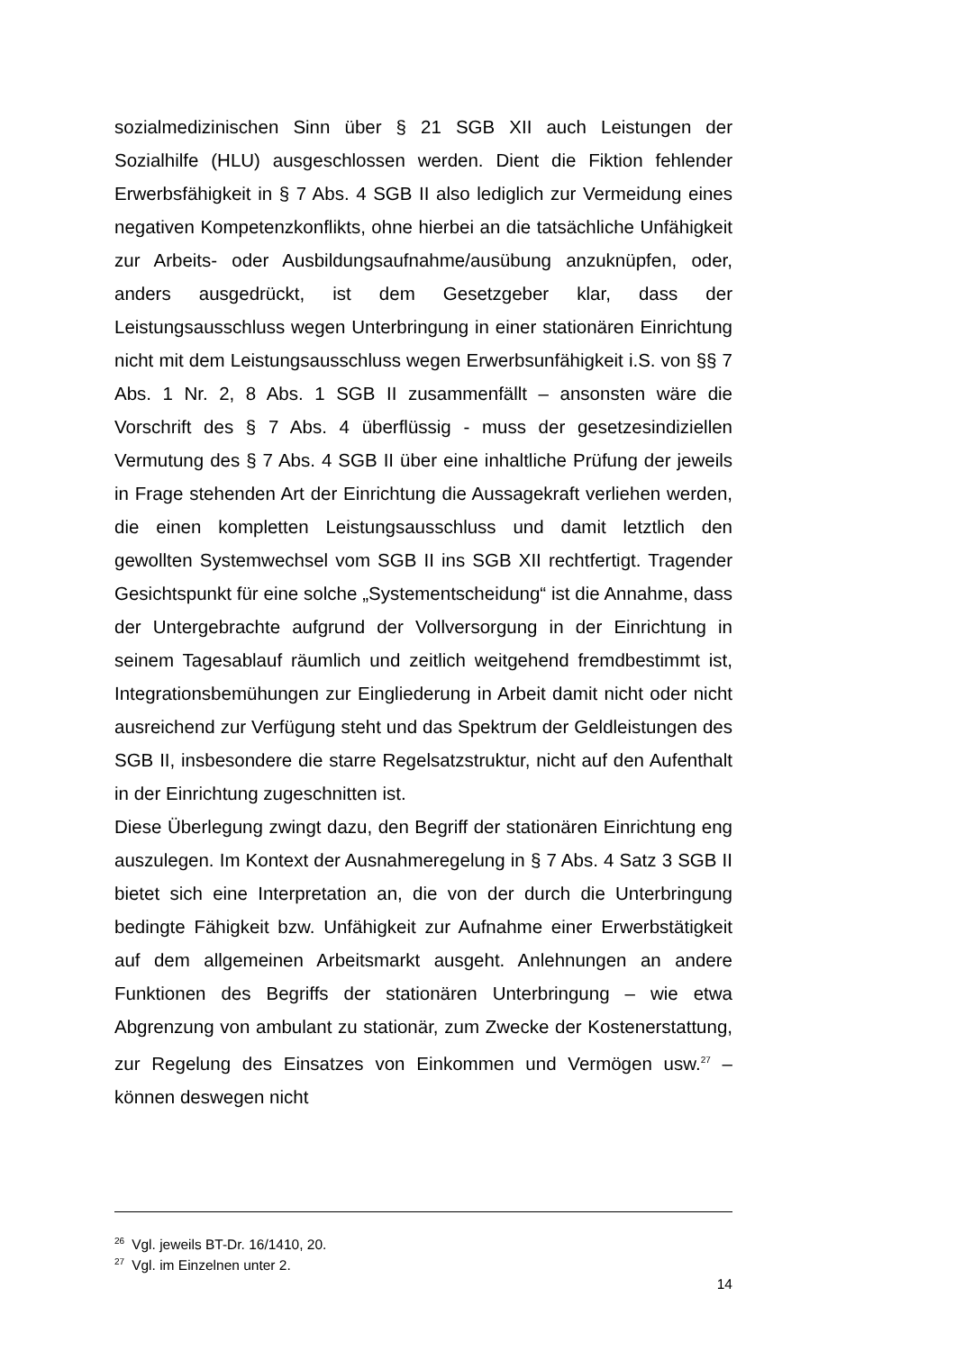sozialmedizinischen Sinn über § 21 SGB XII auch Leistungen der Sozialhilfe (HLU) ausgeschlossen werden. Dient die Fiktion fehlender Erwerbsfähigkeit in § 7 Abs. 4 SGB II also lediglich zur Vermeidung eines negativen Kompetenzkonflikts, ohne hierbei an die tatsächliche Unfähigkeit zur Arbeits- oder Ausbildungsaufnahme/ausübung anzuknüpfen, oder, anders ausgedrückt, ist dem Gesetzgeber klar, dass der Leistungsausschluss wegen Unterbringung in einer stationären Einrichtung nicht mit dem Leistungsausschluss wegen Erwerbsunfähigkeit i.S. von §§ 7 Abs. 1 Nr. 2, 8 Abs. 1 SGB II zusammenfällt – ansonsten wäre die Vorschrift des § 7 Abs. 4 überflüssig - muss der gesetzesindiziellen Vermutung des § 7 Abs. 4 SGB II über eine inhaltliche Prüfung der jeweils in Frage stehenden Art der Einrichtung die Aussagekraft verliehen werden, die einen kompletten Leistungsausschluss und damit letztlich den gewollten Systemwechsel vom SGB II ins SGB XII rechtfertigt. Tragender Gesichtspunkt für eine solche „Systementscheidung“ ist die Annahme, dass der Untergebrachte aufgrund der Vollversorgung in der Einrichtung in seinem Tagesablauf räumlich und zeitlich weitgehend fremdbestimmt ist, Integrationsbemühungen zur Eingliederung in Arbeit damit nicht oder nicht ausreichend zur Verfügung steht und das Spektrum der Geldleistungen des SGB II, insbesondere die starre Regelsatzstruktur, nicht auf den Aufenthalt in der Einrichtung zugeschnitten ist.
Diese Überlegung zwingt dazu, den Begriff der stationären Einrichtung eng auszulegen. Im Kontext der Ausnahmeregelung in § 7 Abs. 4 Satz 3 SGB II bietet sich eine Interpretation an, die von der durch die Unterbringung bedingte Fähigkeit bzw. Unfähigkeit zur Aufnahme einer Erwerbstätigkeit auf dem allgemeinen Arbeitsmarkt ausgeht. Anlehnungen an andere Funktionen des Begriffs der stationären Unterbringung – wie etwa Abgrenzung von ambulant zu stationär, zum Zwecke der Kostenerstattung, zur Regelung des Einsatzes von Einkommen und Vermögen usw.<sup>27</sup> – können deswegen nicht
<sup>26</sup> Vgl. jeweils BT-Dr. 16/1410, 20.
<sup>27</sup> Vgl. im Einzelnen unter 2.
14